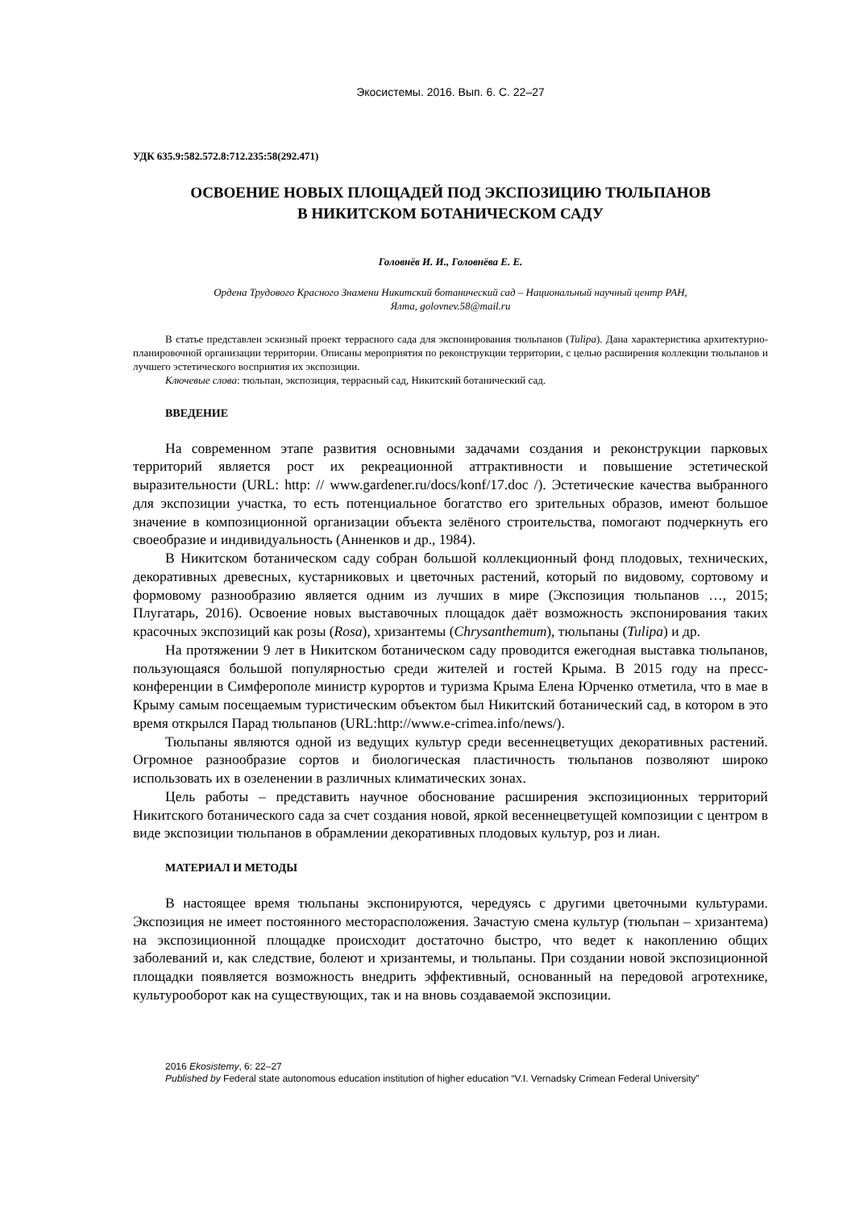Экосистемы. 2016. Вып. 6. С. 22–27
УДК 635.9:582.572.8:712.235:58(292.471)
ОСВОЕНИЕ НОВЫХ ПЛОЩАДЕЙ ПОД ЭКСПОЗИЦИЮ ТЮЛЬПАНОВ
В НИКИТСКОМ БОТАНИЧЕСКОМ САДУ
Головнёв И. И., Головнёва Е. Е.
Ордена Трудового Красного Знамени Никитский ботанический сад – Национальный научный центр РАН,
Ялта, golovnev.58@mail.ru
В статье представлен эскизный проект террасного сада для экспонирования тюльпанов (Tulipa). Дана характеристика архитектурно-планировочной организации территории. Описаны мероприятия по реконструкции территории, с целью расширения коллекции тюльпанов и лучшего эстетического восприятия их экспозиции.
Ключевые слова: тюльпан, экспозиция, террасный сад, Никитский ботанический сад.
ВВЕДЕНИЕ
На современном этапе развития основными задачами создания и реконструкции парковых территорий является рост их рекреационной аттрактивности и повышение эстетической выразительности (URL: http: // www.gardener.ru/docs/konf/17.doc /). Эстетические качества выбранного для экспозиции участка, то есть потенциальное богатство его зрительных образов, имеют большое значение в композиционной организации объекта зелёного строительства, помогают подчеркнуть его своеобразие и индивидуальность (Анненков и др., 1984).
В Никитском ботаническом саду собран большой коллекционный фонд плодовых, технических, декоративных древесных, кустарниковых и цветочных растений, который по видовому, сортовому и формовому разнообразию является одним из лучших в мире (Экспозиция тюльпанов …, 2015; Плугатарь, 2016). Освоение новых выставочных площадок даёт возможность экспонирования таких красочных экспозиций как розы (Rosa), хризантемы (Chrysanthemum), тюльпаны (Tulipa) и др.
На протяжении 9 лет в Никитском ботаническом саду проводится ежегодная выставка тюльпанов, пользующаяся большой популярностью среди жителей и гостей Крыма. В 2015 году на пресс-конференции в Симферополе министр курортов и туризма Крыма Елена Юрченко отметила, что в мае в Крыму самым посещаемым туристическим объектом был Никитский ботанический сад, в котором в это время открылся Парад тюльпанов (URL:http://www.e-crimea.info/news/).
Тюльпаны являются одной из ведущих культур среди весеннецветущих декоративных растений. Огромное разнообразие сортов и биологическая пластичность тюльпанов позволяют широко использовать их в озеленении в различных климатических зонах.
Цель работы – представить научное обоснование расширения экспозиционных территорий Никитского ботанического сада за счет создания новой, яркой весеннецветущей композиции с центром в виде экспозиции тюльпанов в обрамлении декоративных плодовых культур, роз и лиан.
МАТЕРИАЛ И МЕТОДЫ
В настоящее время тюльпаны экспонируются, чередуясь с другими цветочными культурами. Экспозиция не имеет постоянного месторасположения. Зачастую смена культур (тюльпан – хризантема) на экспозиционной площадке происходит достаточно быстро, что ведет к накоплению общих заболеваний и, как следствие, болеют и хризантемы, и тюльпаны. При создании новой экспозиционной площадки появляется возможность внедрить эффективный, основанный на передовой агротехнике, культурооборот как на существующих, так и на вновь создаваемой экспозиции.
2016 Ekosistemy, 6: 22–27
Published by Federal state autonomous education institution of higher education “V.I. Vernadsky Crimean Federal University”